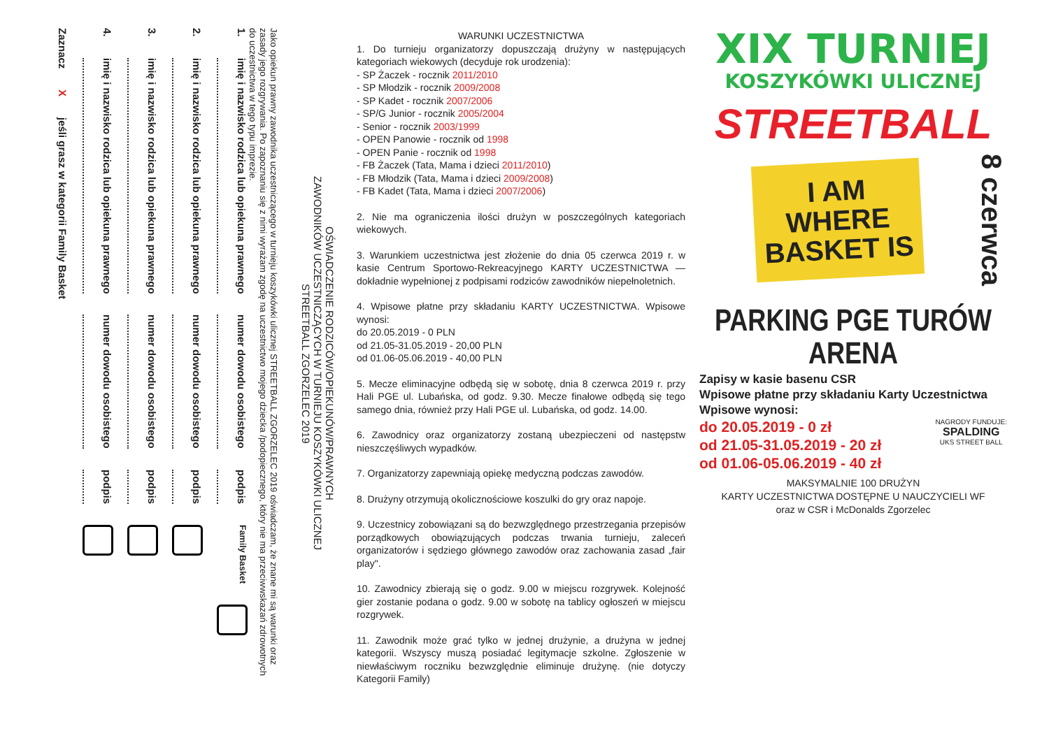OŚWIADCZENIE RODZICÓW/OPIEKUNÓW/PRAWNYCH
ZAWODNIKÓW UCZESTNICZĄCYCH W TURNIEJU KOSZYKÓWKI ULICZNEJ
STREETBALL ZGORZELEC 2019
Jako opiekun prawny zawodnika uczestniczącego w turnieju koszykówki ulicznej STREETBALL ZGORZELEC 2019 oświadczam, że znane mi są warunki oraz zasady jego rozgrywania. Po zapoznaniu się z nimi wyrażam zgodę na uczestnictwo mojego dziecka /podopiecznego, który nie ma przeciwwskazań zdrowotnych do uczestnictwa w tego typu imprezie.
1. imię i nazwisko rodzica lub opiekuna prawnego numer dowodu osobistego podpis Family Basket
2. imię i nazwisko rodzica lub opiekuna prawnego numer dowodu osobistego podpis
3. imię i nazwisko rodzica lub opiekuna prawnego numer dowodu osobistego podpis
4. imię i nazwisko rodzica lub opiekuna prawnego numer dowodu osobistego podpis
Zaznacz X jeśli grasz w kategorii Family Basket
WARUNKI UCZESTNICTWA
1. Do turnieju organizatorzy dopuszczają drużyny w następujących kategoriach wiekowych (decyduje rok urodzenia):
- SP Żaczek - rocznik 2011/2010
- SP Młodzik - rocznik 2009/2008
- SP Kadet - rocznik 2007/2006
- SP/G Junior - rocznik 2005/2004
- Senior - rocznik 2003/1999
- OPEN Panowie - rocznik od 1998
- OPEN Panie - rocznik od 1998
- FB Żaczek (Tata, Mama i dzieci 2011/2010)
- FB Młodzik (Tata, Mama i dzieci 2009/2008)
- FB Kadet (Tata, Mama i dzieci 2007/2006)
2. Nie ma ograniczenia ilości drużyn w poszczególnych kategoriach wiekowych.
3. Warunkiem uczestnictwa jest złożenie do dnia 05 czerwca 2019 r. w kasie Centrum Sportowo-Rekreacyjnego KARTY UCZESTNICTWA — dokładnie wypełnionej z podpisami rodziców zawodników niepełnoletnich.
4. Wpisowe płatne przy składaniu KARTY UCZESTNICTWA. Wpisowe wynosi:
do 20.05.2019 - 0 PLN
od 21.05-31.05.2019 - 20,00 PLN
od 01.06-05.06.2019 - 40,00 PLN
5. Mecze eliminacyjne odbędą się w sobotę, dnia 8 czerwca 2019 r. przy Hali PGE ul. Lubańska, od godz. 9.30. Mecze finałowe odbędą się tego samego dnia, również przy Hali PGE ul. Lubańska, od godz. 14.00.
6. Zawodnicy oraz organizatorzy zostaną ubezpieczeni od następstw nieszczęśliwych wypadków.
7. Organizatorzy zapewniają opiekę medyczną podczas zawodów.
8. Drużyny otrzymują okolicznościowe koszulki do gry oraz napoje.
9. Uczestnicy zobowiązani są do bezwzględnego przestrzegania przepisów porządkowych obowiązujących podczas trwania turnieju, zaleceń organizatorów i sędziego głównego zawodów oraz zachowania zasad „fair play".
10. Zawodnicy zbierają się o godz. 9.00 w miejscu rozgrywek. Kolejność gier zostanie podana o godz. 9.00 w sobotę na tablicy ogłoszeń w miejscu rozgrywek.
11. Zawodnik może grać tylko w jednej drużynie, a drużyna w jednej kategorii. Wszyscy muszą posiadać legitymacje szkolne. Zgłoszenie w niewłaściwym roczniku bezwzględnie eliminuje drużynę. (nie dotyczy Kategorii Family)
XIX TURNIEJ
KOSZYKÓWKI ULICZNEJ
STREETBALL
I AM WHERE BASKET IS
8 czerwca
PARKING PGE TURÓW ARENA
Zapisy w kasie basenu CSR
Wpisowe płatne przy składaniu Karty Uczestnictwa
Wpisowe wynosi:
do 20.05.2019 - 0 zł
od 21.05-31.05.2019 - 20 zł
od 01.06-05.06.2019 - 40 zł
NAGRODY FUNDUJE:
SPALDING
UKS STREET BALL
MAKSYMALNIE 100 DRUŻYN
KARTY UCZESTNICTWA DOSTĘPNE U NAUCZYCIELI WF
oraz w CSR i McDonalds Zgorzelec